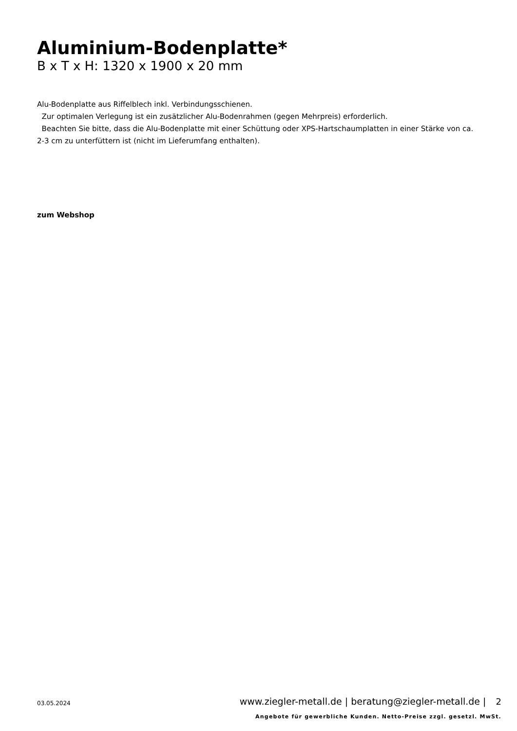Aluminium-Bodenplatte*
B x T x H: 1320 x 1900 x 20 mm
Alu-Bodenplatte aus Riffelblech inkl. Verbindungsschienen.
Zur optimalen Verlegung ist ein zusätzlicher Alu-Bodenrahmen (gegen Mehrpreis) erforderlich.
Beachten Sie bitte, dass die Alu-Bodenplatte mit einer Schüttung oder XPS-Hartschaumplatten in einer Stärke von ca. 2-3 cm zu unterfüttern ist (nicht im Lieferumfang enthalten).
zum Webshop
03.05.2024
www.ziegler-metall.de | beratung@ziegler-metall.de | 2
Angebote für gewerbliche Kunden. Netto-Preise zzgl. gesetzl. MwSt.